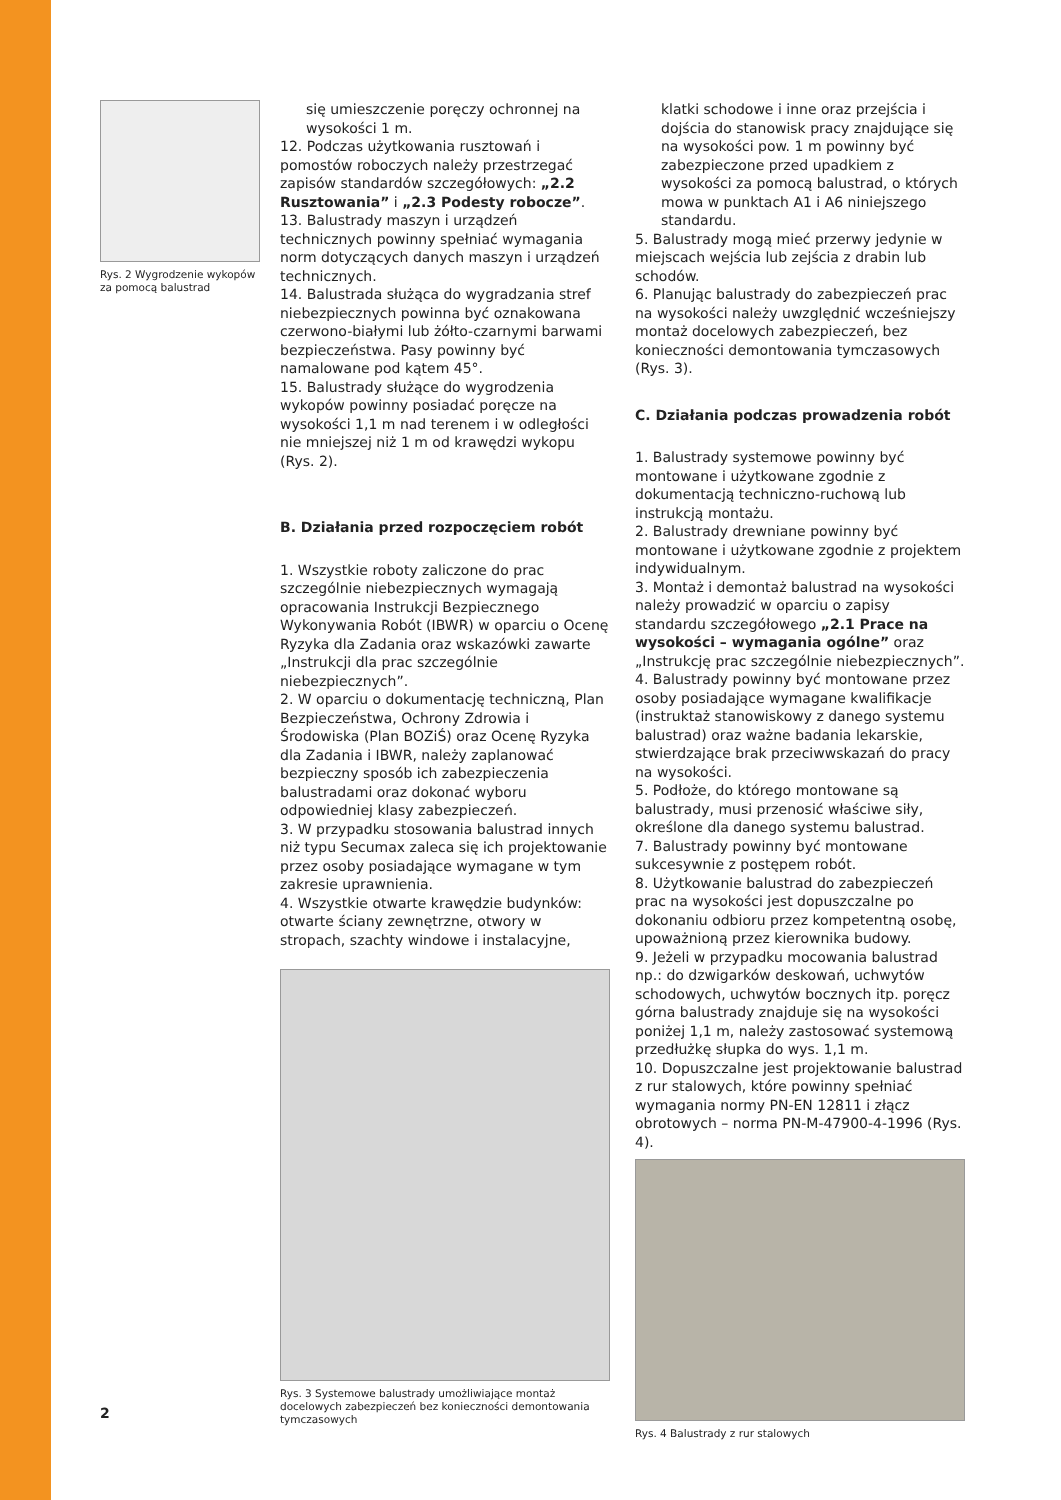Rys. 2 Wygrodzenie wykopów za pomocą balustrad
się umieszczenie poręczy ochronnej na wysokości 1 m.
12. Podczas użytkowania rusztowań i pomostów roboczych należy przestrzegać zapisów standardów szczegółowych: „2.2 Rusztowania” i „2.3 Podesty robocze”.
13. Balustrady maszyn i urządzeń technicznych powinny spełniać wymagania norm dotyczących danych maszyn i urządzeń technicznych.
14. Balustrada służąca do wygradzania stref niebezpiecznych powinna być oznakowana czerwono-białymi lub żółto-czarnymi barwami bezpieczeństwa. Pasy powinny być namalowane pod kątem 45°.
15. Balustrady służące do wygrodzenia wykopów powinny posiadać poręcze na wysokości 1,1 m nad terenem i w odległości nie mniejszej niż 1 m od krawędzi wykopu (Rys. 2).
B. Działania przed rozpoczęciem robót
1. Wszystkie roboty zaliczone do prac szczególnie niebezpiecznych wymagają opracowania Instrukcji Bezpiecznego Wykonywania Robót (IBWR) w oparciu o Ocenę Ryzyka dla Zadania oraz wskazówki zawarte „Instrukcji dla prac szczególnie niebezpiecznych”.
2. W oparciu o dokumentację techniczną, Plan Bezpieczeństwa, Ochrony Zdrowia i Środowiska (Plan BOZiŚ) oraz Ocenę Ryzyka dla Zadania i IBWR, należy zaplanować bezpieczny sposób ich zabezpieczenia balustradami oraz dokonać wyboru odpowiedniej klasy zabezpieczeń.
3. W przypadku stosowania balustrad innych niż typu Secumax zaleca się ich projektowanie przez osoby posiadające wymagane w tym zakresie uprawnienia.
4. Wszystkie otwarte krawędzie budynków: otwarte ściany zewnętrzne, otwory w stropach, szachty windowe i instalacyjne,
Rys. 3 Systemowe balustrady umożliwiające montaż docelowych zabezpieczeń bez konieczności demontowania tymczasowych
klatki schodowe i inne oraz przejścia i dojścia do stanowisk pracy znajdujące się na wysokości pow. 1 m powinny być zabezpieczone przed upadkiem z wysokości za pomocą balustrad, o których mowa w punktach A1 i A6 niniejszego standardu.
5. Balustrady mogą mieć przerwy jedynie w miejscach wejścia lub zejścia z drabin lub schodów.
6. Planując balustrady do zabezpieczeń prac na wysokości należy uwzględnić wcześniejszy montaż docelowych zabezpieczeń, bez konieczności demontowania tymczasowych (Rys. 3).
C. Działania podczas prowadzenia robót
1. Balustrady systemowe powinny być montowane i użytkowane zgodnie z dokumentacją techniczno-ruchową lub instrukcją montażu.
2. Balustrady drewniane powinny być montowane i użytkowane zgodnie z projektem indywidualnym.
3. Montaż i demontaż balustrad na wysokości należy prowadzić w oparciu o zapisy standardu szczegółowego „2.1 Prace na wysokości – wymagania ogólne” oraz „Instrukcję prac szczególnie niebezpiecznych”.
4. Balustrady powinny być montowane przez osoby posiadające wymagane kwalifikacje (instruktaż stanowiskowy z danego systemu balustrad) oraz ważne badania lekarskie, stwierdzające brak przeciwwskazań do pracy na wysokości.
5. Podłoże, do którego montowane są balustrady, musi przenosić właściwe siły, określone dla danego systemu balustrad.
7. Balustrady powinny być montowane sukcesywnie z postępem robót.
8. Użytkowanie balustrad do zabezpieczeń prac na wysokości jest dopuszczalne po dokonaniu odbioru przez kompetentną osobę, upoważnioną przez kierownika budowy.
9. Jeżeli w przypadku mocowania balustrad np.: do dzwigarków deskowań, uchwytów schodowych, uchwytów bocznych itp. poręcz górna balustrady znajduje się na wysokości poniżej 1,1 m, należy zastosować systemową przedłużkę słupka do wys. 1,1 m.
10. Dopuszczalne jest projektowanie balustrad z rur stalowych, które powinny spełniać wymagania normy PN-EN 12811 i złącz obrotowych – norma PN-M-47900-4-1996 (Rys. 4).
Rys. 4 Balustrady z rur stalowych
2